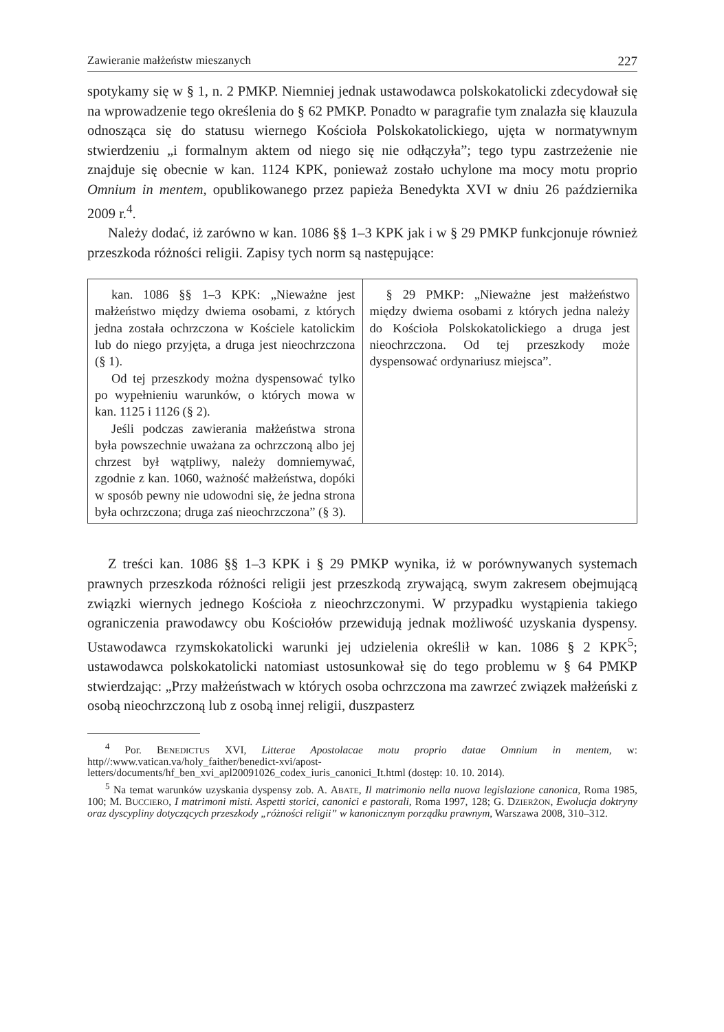Zawieranie małżeństw mieszanych 227
spotykamy się w § 1, n. 2 PMKP. Niemniej jednak ustawodawca polskokatolicki zdecydował się na wprowadzenie tego określenia do § 62 PMKP. Ponadto w paragrafie tym znalazła się klauzula odnosząca się do statusu wiernego Kościoła Polskokatolickiego, ujęta w normatywnym stwierdzeniu „i formalnym aktem od niego się nie odłączyła”; tego typu zastrzeżenie nie znajduje się obecnie w kan. 1124 KPK, ponieważ zostało uchylone ma mocy motu proprio Omnium in mentem, opublikowanego przez papieża Benedykta XVI w dniu 26 października 2009 r.<sup>4</sup>.
Należy dodać, iż zarówno w kan. 1086 §§ 1–3 KPK jak i w § 29 PMKP funkcjonuje również przeszkoda różności religii. Zapisy tych norm są następujące:
| kan. 1086 §§ 1–3 KPK: „Nieważne jest małżeństwo między dwiema osobami, z których jedna została ochrzczona w Kościele katolickim lub do niego przyjęta, a druga jest nieochrzczona (§ 1). Od tej przeszkody można dyspensować tylko po wypełnieniu warunków, o których mowa w kan. 1125 i 1126 (§ 2). Jeśli podczas zawierania małżeństwa strona była powszechnie uważana za ochrzczoną albo jej chrzest był wątpliwy, należy domniemywać, zgodnie z kan. 1060, ważność małżeństwa, dopóki w sposób pewny nie udowodni się, że jedna strona była ochrzczona; druga zaś nieochrzczona” (§ 3). | § 29 PMKP: „Nieważne jest małżeństwo między dwiema osobami z których jedna należy do Kościoła Polskokatolickiego a druga jest nieochrzczona. Od tej przeszkody może dyspensować ordynariusz miejsca”. |
Z treści kan. 1086 §§ 1–3 KPK i § 29 PMKP wynika, iż w porównywanych systemach prawnych przeszkoda różności religii jest przeszkodą zrywającą, swym zakresem obejmującą związki wiernych jednego Kościoła z nieochrzczonymi. W przypadku wystąpienia takiego ograniczenia prawodawcy obu Kościołów przewidują jednak możliwość uzyskania dyspensy. Ustawodawca rzymskokatolicki warunki jej udzielenia określił w kan. 1086 § 2 KPK<sup>5</sup>; ustawodawca polskokatolicki natomiast ustosunkował się do tego problemu w § 64 PMKP stwierdzając: „Przy małżeństwach w których osoba ochrzczona ma zawrzeć związek małżeński z osobą nieochrzczoną lub z osobą innej religii, duszpasterz
<sup>4</sup> Por. BENEDICTUS XVI, Litterae Apostolacae motu proprio datae Omnium in mentem, w: http//:www.vatican.va/holy_faither/benedict-xvi/apost-letters/documents/hf_ben_xvi_apl20091026_codex_iuris_canonici_It.html (dostęp: 10. 10. 2014).
<sup>5</sup> Na temat warunków uzyskania dyspensy zob. A. ABATE, Il matrimonio nella nuova legislazione canonica, Roma 1985, 100; M. BUCCIERO, I matrimoni misti. Aspetti storici, canonici e pastorali, Roma 1997, 128; G. DZIERŻON, Ewolucja doktryny oraz dyscypliny dotyczących przeszkody „różności religii” w kanonicznym porządku prawnym, Warszawa 2008, 310–312.